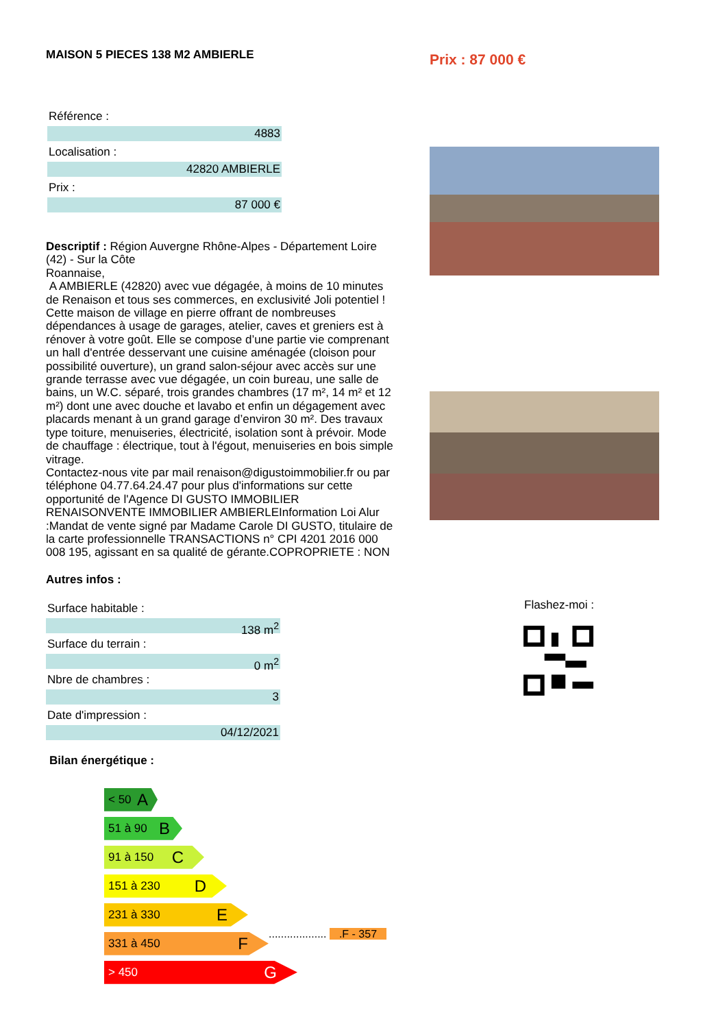MAISON 5 PIECES 138 M2 AMBIERLE
Référence :
4883
Localisation :
42820 AMBIERLE
Prix :
87 000 €
Descriptif : Région Auvergne Rhône-Alpes - Département Loire (42) - Sur la Côte
Roannaise,
A AMBIERLE (42820) avec vue dégagée, à moins de 10 minutes de Renaison et tous ses commerces, en exclusivité Joli potentiel ! Cette maison de village en pierre offrant de nombreuses dépendances à usage de garages, atelier, caves et greniers est à rénover à votre goût. Elle se compose d’une partie vie comprenant un hall d'entrée desservant une cuisine aménagée (cloison pour possibilité ouverture), un grand salon-séjour avec accès sur une grande terrasse avec vue dégagée, un coin bureau, une salle de bains, un W.C. séparé, trois grandes chambres (17 m², 14 m² et 12 m²) dont une avec douche et lavabo et enfin un dégagement avec placards menant à un grand garage d’environ 30 m². Des travaux type toiture, menuiseries, électricité, isolation sont à prévoir. Mode de chauffage : électrique, tout à l'égout, menuiseries en bois simple vitrage.
Contactez-nous vite par mail renaison@digustoimmobilier.fr ou par téléphone 04.77.64.24.47 pour plus d'informations sur cette opportunité de l'Agence DI GUSTO IMMOBILIER RENAISONVENTE IMMOBILIER AMBIERLEInformation Loi Alur :Mandat de vente signé par Madame Carole DI GUSTO, titulaire de la carte professionnelle TRANSACTIONS n° CPI 4201 2016 000 008 195, agissant en sa qualité de gérante.COPROPRIETE : NON
Autres infos :
Surface habitable :
138 m<sup>2</sup>
Surface du terrain :
0 m<sup>2</sup>
Nbre de chambres :
3
Date d'impression :
04/12/2021
Bilan énergétique :
< 50 A
51 à 90 B
91 à 150 C
151 à 230 D
231 à 330 E
331 à 450 F
................... .F - 357
> 450 G
Prix : 87 000 €
Flashez-moi :